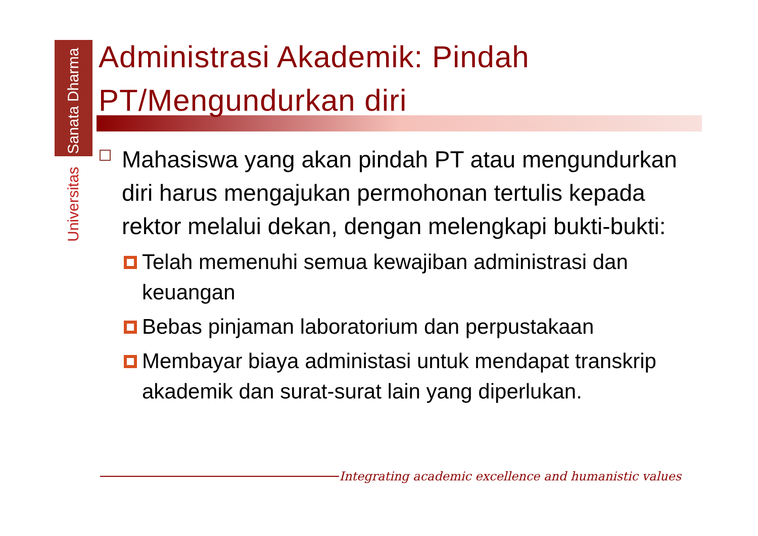Universitas Sanata Dharma
Administrasi Akademik: Pindah PT/Mengundurkan diri
Mahasiswa yang akan pindah PT atau mengundurkan diri harus mengajukan permohonan tertulis kepada rektor melalui dekan, dengan melengkapi bukti-bukti:
Telah memenuhi semua kewajiban administrasi dan keuangan
Bebas pinjaman laboratorium dan perpustakaan
Membayar biaya administasi untuk mendapat transkrip akademik dan surat-surat lain yang diperlukan.
Integrating academic excellence and humanistic values